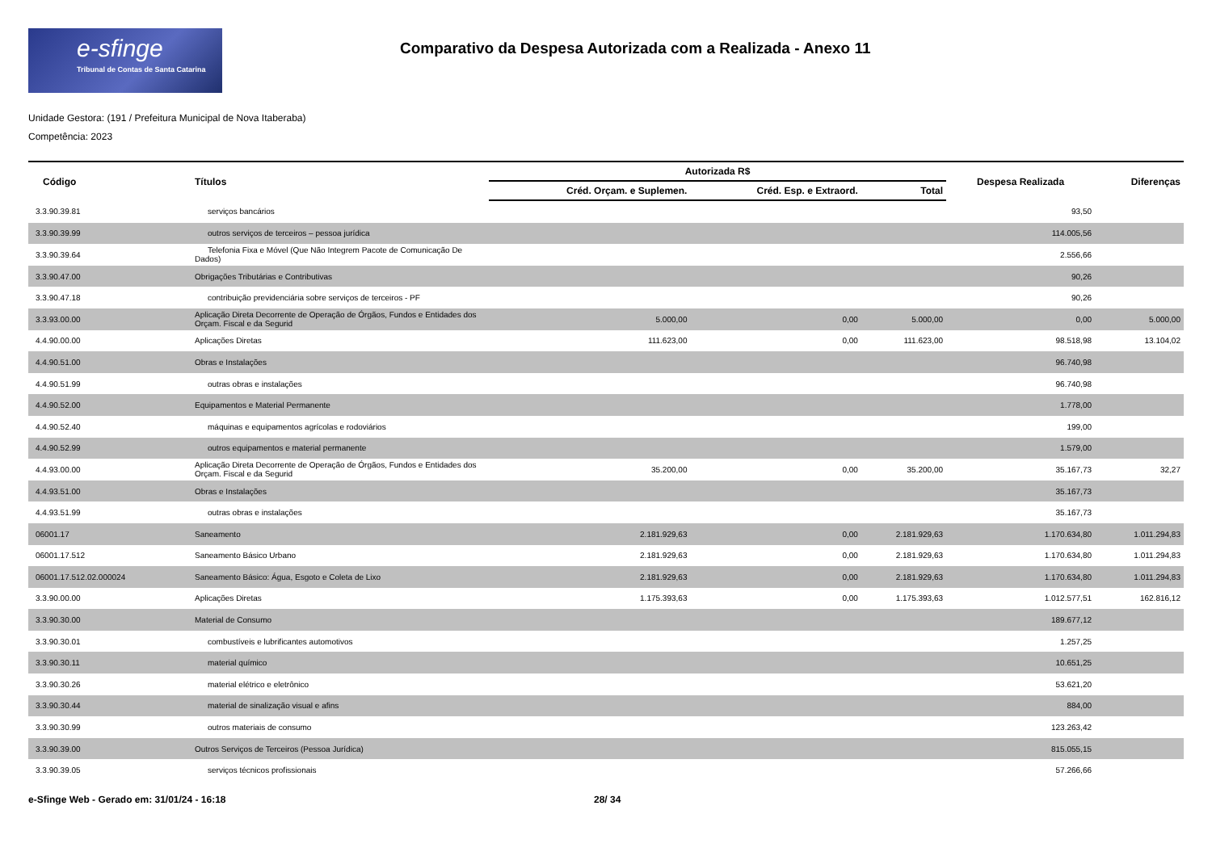e-sfinge
Tribunal de Contas de Santa Catarina
Comparativo da Despesa Autorizada com a Realizada - Anexo 11
Unidade Gestora: (191 / Prefeitura Municipal de Nova Itaberaba)
Competência: 2023
| Código | Títulos | Autorizada R$ | | | Despesa Realizada | Diferenças |
| --- | --- | --- | --- | --- | --- | --- |
| | | Créd. Orçam. e Suplemen. | Créd. Esp. e Extraord. | Total | | |
| 3.3.90.39.81 | serviços bancários | | | | 93,50 | |
| 3.3.90.39.99 | outros serviços de terceiros – pessoa jurídica | | | | 114.005,56 | |
| 3.3.90.39.64 | Telefonia Fixa e Móvel (Que Não Integrem Pacote de Comunicação De Dados) | | | | 2.556,66 | |
| 3.3.90.47.00 | Obrigações Tributárias e Contributivas | | | | 90,26 | |
| 3.3.90.47.18 | contribuição previdenciária sobre serviços de terceiros - PF | | | | 90,26 | |
| 3.3.93.00.00 | Aplicação Direta Decorrente de Operação de Órgãos, Fundos e Entidades dos Orçam. Fiscal e da Segurid | 5.000,00 | 0,00 | 5.000,00 | 0,00 | 5.000,00 |
| 4.4.90.00.00 | Aplicações Diretas | 111.623,00 | 0,00 | 111.623,00 | 98.518,98 | 13.104,02 |
| 4.4.90.51.00 | Obras e Instalações | | | | 96.740,98 | |
| 4.4.90.51.99 | outras obras e instalações | | | | 96.740,98 | |
| 4.4.90.52.00 | Equipamentos e Material Permanente | | | | 1.778,00 | |
| 4.4.90.52.40 | máquinas e equipamentos agrícolas e rodoviários | | | | 199,00 | |
| 4.4.90.52.99 | outros equipamentos e material permanente | | | | 1.579,00 | |
| 4.4.93.00.00 | Aplicação Direta Decorrente de Operação de Órgãos, Fundos e Entidades dos Orçam. Fiscal e da Segurid | 35.200,00 | 0,00 | 35.200,00 | 35.167,73 | 32,27 |
| 4.4.93.51.00 | Obras e Instalações | | | | 35.167,73 | |
| 4.4.93.51.99 | outras obras e instalações | | | | 35.167,73 | |
| 06001.17 | Saneamento | 2.181.929,63 | 0,00 | 2.181.929,63 | 1.170.634,80 | 1.011.294,83 |
| 06001.17.512 | Saneamento Básico Urbano | 2.181.929,63 | 0,00 | 2.181.929,63 | 1.170.634,80 | 1.011.294,83 |
| 06001.17.512.02.000024 | Saneamento Básico: Água, Esgoto e Coleta de Lixo | 2.181.929,63 | 0,00 | 2.181.929,63 | 1.170.634,80 | 1.011.294,83 |
| 3.3.90.00.00 | Aplicações Diretas | 1.175.393,63 | 0,00 | 1.175.393,63 | 1.012.577,51 | 162.816,12 |
| 3.3.90.30.00 | Material de Consumo | | | | 189.677,12 | |
| 3.3.90.30.01 | combustíveis e lubrificantes automotivos | | | | 1.257,25 | |
| 3.3.90.30.11 | material químico | | | | 10.651,25 | |
| 3.3.90.30.26 | material elétrico e eletrônico | | | | 53.621,20 | |
| 3.3.90.30.44 | material de sinalização visual e afins | | | | 884,00 | |
| 3.3.90.30.99 | outros materiais de consumo | | | | 123.263,42 | |
| 3.3.90.39.00 | Outros Serviços de Terceiros (Pessoa Jurídica) | | | | 815.055,15 | |
| 3.3.90.39.05 | serviços técnicos profissionais | | | | 57.266,66 | |
e-Sfinge Web - Gerado em: 31/01/24 - 16:18 28/ 34